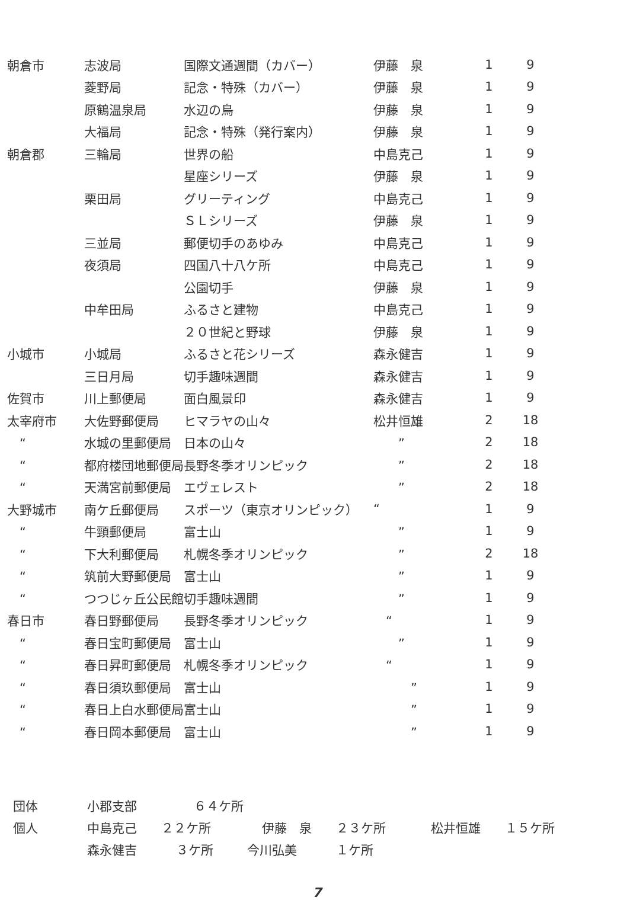| 朝倉市 | 志波局 | 国際文通週間（カバー） | 伊藤 泉 | 1 | 9 |
| | 菱野局 | 記念・特殊（カバー） | 伊藤 泉 | 1 | 9 |
| | 原鶴温泉局 | 水辺の鳥 | 伊藤 泉 | 1 | 9 |
| | 大福局 | 記念・特殊（発行案内） | 伊藤 泉 | 1 | 9 |
| 朝倉郡 | 三輪局 | 世界の船 | 中島克己 | 1 | 9 |
| | | 星座シリーズ | 伊藤 泉 | 1 | 9 |
| | 栗田局 | グリーティング | 中島克己 | 1 | 9 |
| | | ＳＬシリーズ | 伊藤 泉 | 1 | 9 |
| | 三並局 | 郵便切手のあゆみ | 中島克己 | 1 | 9 |
| | 夜須局 | 四国八十八ケ所 | 中島克己 | 1 | 9 |
| | | 公園切手 | 伊藤 泉 | 1 | 9 |
| | 中牟田局 | ふるさと建物 | 中島克己 | 1 | 9 |
| | | ２０世紀と野球 | 伊藤 泉 | 1 | 9 |
| 小城市 | 小城局 | ふるさと花シリーズ | 森永健吉 | 1 | 9 |
| | 三日月局 | 切手趣味週間 | 森永健吉 | 1 | 9 |
| 佐賀市 | 川上郵便局 | 面白風景印 | 森永健吉 | 1 | 9 |
| 太宰府市 | 大佐野郵便局 | ヒマラヤの山々 | 松井恒雄 | 2 | 18 |
| “ | 水城の里郵便局 | 日本の山々 | ” | 2 | 18 |
| “ | 都府楼団地郵便局 | 長野冬季オリンピック | ” | 2 | 18 |
| “ | 天満宮前郵便局 | エヴェレスト | ” | 2 | 18 |
| 大野城市 | 南ケ丘郵便局 | スポーツ（東京オリンピック） | “ | 1 | 9 |
| “ | 牛頸郵便局 | 富士山 | ” | 1 | 9 |
| “ | 下大利郵便局 | 札幌冬季オリンピック | ” | 2 | 18 |
| “ | 筑前大野郵便局 | 富士山 | ” | 1 | 9 |
| “ | つつじヶ丘公民館 | 切手趣味週間 | ” | 1 | 9 |
| 春日市 | 春日野郵便局 | 長野冬季オリンピック | “ | 1 | 9 |
| “ | 春日宝町郵便局 | 富士山 | ” | 1 | 9 |
| “ | 春日昇町郵便局 | 札幌冬季オリンピック | “ | 1 | 9 |
| “ | 春日須玖郵便局 | 富士山 | ” | 1 | 9 |
| “ | 春日上白水郵便局 | 富士山 | ” | 1 | 9 |
| “ | 春日岡本郵便局 | 富士山 | ” | 1 | 9 |
団体 小郡支部 ６４ケ所
個人 中島克己 ２２ケ所 伊藤　泉 ２３ケ所 松井恒雄 １５ケ所
森永健吉 ３ケ所 今川弘美 １ケ所
7